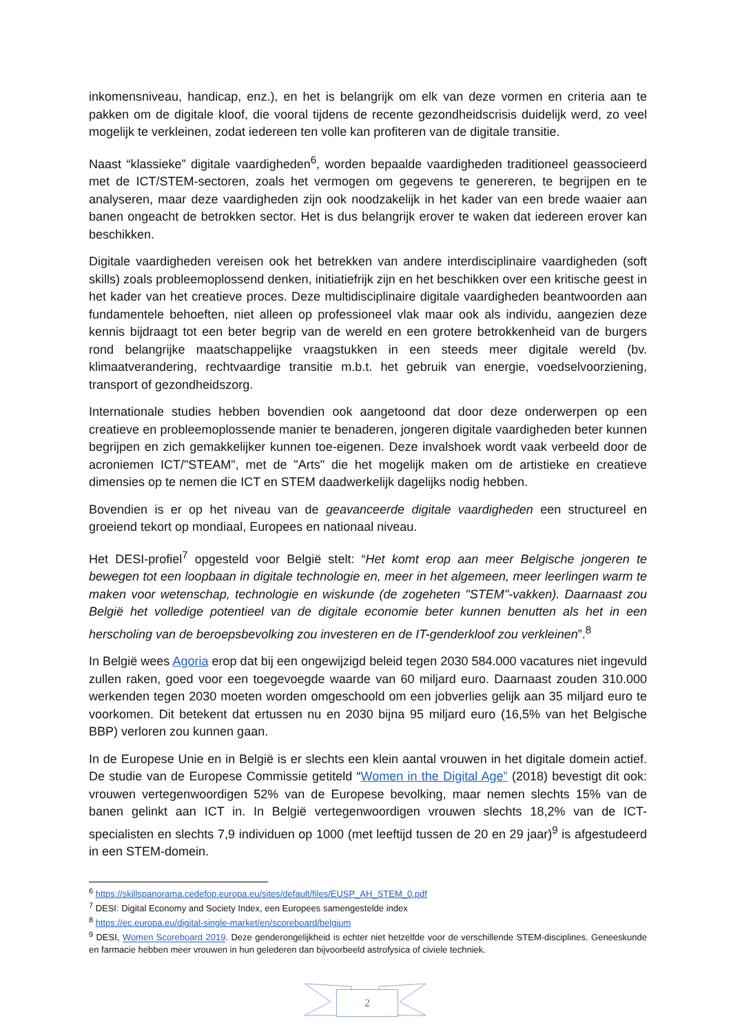inkomensniveau, handicap, enz.), en het is belangrijk om elk van deze vormen en criteria aan te pakken om de digitale kloof, die vooral tijdens de recente gezondheidscrisis duidelijk werd, zo veel mogelijk te verkleinen, zodat iedereen ten volle kan profiteren van de digitale transitie.
Naast “klassieke” digitale vaardigheden<sup>6</sup>, worden bepaalde vaardigheden traditioneel geassocieerd met de ICT/STEM-sectoren, zoals het vermogen om gegevens te genereren, te begrijpen en te analyseren, maar deze vaardigheden zijn ook noodzakelijk in het kader van een brede waaier aan banen ongeacht de betrokken sector. Het is dus belangrijk erover te waken dat iedereen erover kan beschikken.
Digitale vaardigheden vereisen ook het betrekken van andere interdisciplinaire vaardigheden (soft skills) zoals probleemoplossend denken, initiatiefrijk zijn en het beschikken over een kritische geest in het kader van het creatieve proces. Deze multidisciplinaire digitale vaardigheden beantwoorden aan fundamentele behoeften, niet alleen op professioneel vlak maar ook als individu, aangezien deze kennis bijdraagt tot een beter begrip van de wereld en een grotere betrokkenheid van de burgers rond belangrijke maatschappelijke vraagstukken in een steeds meer digitale wereld (bv. klimaatverandering, rechtvaardige transitie m.b.t. het gebruik van energie, voedselvoorziening, transport of gezondheidszorg.
Internationale studies hebben bovendien ook aangetoond dat door deze onderwerpen op een creatieve en probleemoplossende manier te benaderen, jongeren digitale vaardigheden beter kunnen begrijpen en zich gemakkelijker kunnen toe-eigenen. Deze invalshoek wordt vaak verbeeld door de acroniemen ICT/"STEAM", met de "Arts" die het mogelijk maken om de artistieke en creatieve dimensies op te nemen die ICT en STEM daadwerkelijk dagelijks nodig hebben.
Bovendien is er op het niveau van de geavanceerde digitale vaardigheden een structureel en groeiend tekort op mondiaal, Europees en nationaal niveau.
Het DESI-profiel<sup>7</sup> opgesteld voor België stelt: “Het komt erop aan meer Belgische jongeren te bewegen tot een loopbaan in digitale technologie en, meer in het algemeen, meer leerlingen warm te maken voor wetenschap, technologie en wiskunde (de zogeheten "STEM"-vakken). Daarnaast zou België het volledige potentieel van de digitale economie beter kunnen benutten als het in een herscholing van de beroepsbevolking zou investeren en de IT-genderkloof zou verkleinen”.<sup>8</sup>
In België wees Agoria erop dat bij een ongewijzigd beleid tegen 2030 584.000 vacatures niet ingevuld zullen raken, goed voor een toegevoegde waarde van 60 miljard euro. Daarnaast zouden 310.000 werkenden tegen 2030 moeten worden omgeschoold om een jobverlies gelijk aan 35 miljard euro te voorkomen. Dit betekent dat ertussen nu en 2030 bijna 95 miljard euro (16,5% van het Belgische BBP) verloren zou kunnen gaan.
In de Europese Unie en in België is er slechts een klein aantal vrouwen in het digitale domein actief. De studie van de Europese Commissie getiteld “Women in the Digital Age” (2018) bevestigt dit ook: vrouwen vertegenwoordigen 52% van de Europese bevolking, maar nemen slechts 15% van de banen gelinkt aan ICT in. In België vertegenwoordigen vrouwen slechts 18,2% van de ICT-specialisten en slechts 7,9 individuen op 1000 (met leeftijd tussen de 20 en 29 jaar)<sup>9</sup> is afgestudeerd in een STEM-domein.
<sup>6</sup> https://skillspanorama.cedefop.europa.eu/sites/default/files/EUSP_AH_STEM_0.pdf
<sup>7</sup> DESI: Digital Economy and Society Index, een Europees samengestelde index
<sup>8</sup> https://ec.europa.eu/digital-single-market/en/scoreboard/belgium
<sup>9</sup> DESI, Women Scoreboard 2019. Deze genderongelijkheid is echter niet hetzelfde voor de verschillende STEM-disciplines. Geneeskunde en farmacie hebben meer vrouwen in hun gelederen dan bijvoorbeeld astrofysica of civiele techniek.
2